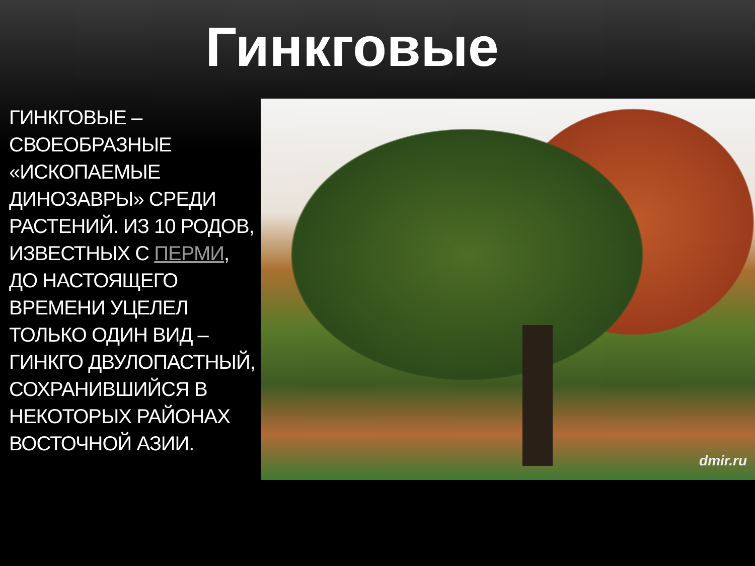Гинкговые
ГИНКГОВЫЕ – СВОЕОБРАЗНЫЕ «ИСКОПАЕМЫЕ ДИНОЗАВРЫ» СРЕДИ РАСТЕНИЙ. ИЗ 10 РОДОВ, ИЗВЕСТНЫХ С ПЕРМИ, ДО НАСТОЯЩЕГО ВРЕМЕНИ УЦЕЛЕЛ ТОЛЬКО ОДИН ВИД – ГИНКГО ДВУЛОПАСТНЫЙ, СОХРАНИВШИЙСЯ В НЕКОТОРЫХ РАЙОНАХ ВОСТОЧНОЙ АЗИИ.
dmir.ru